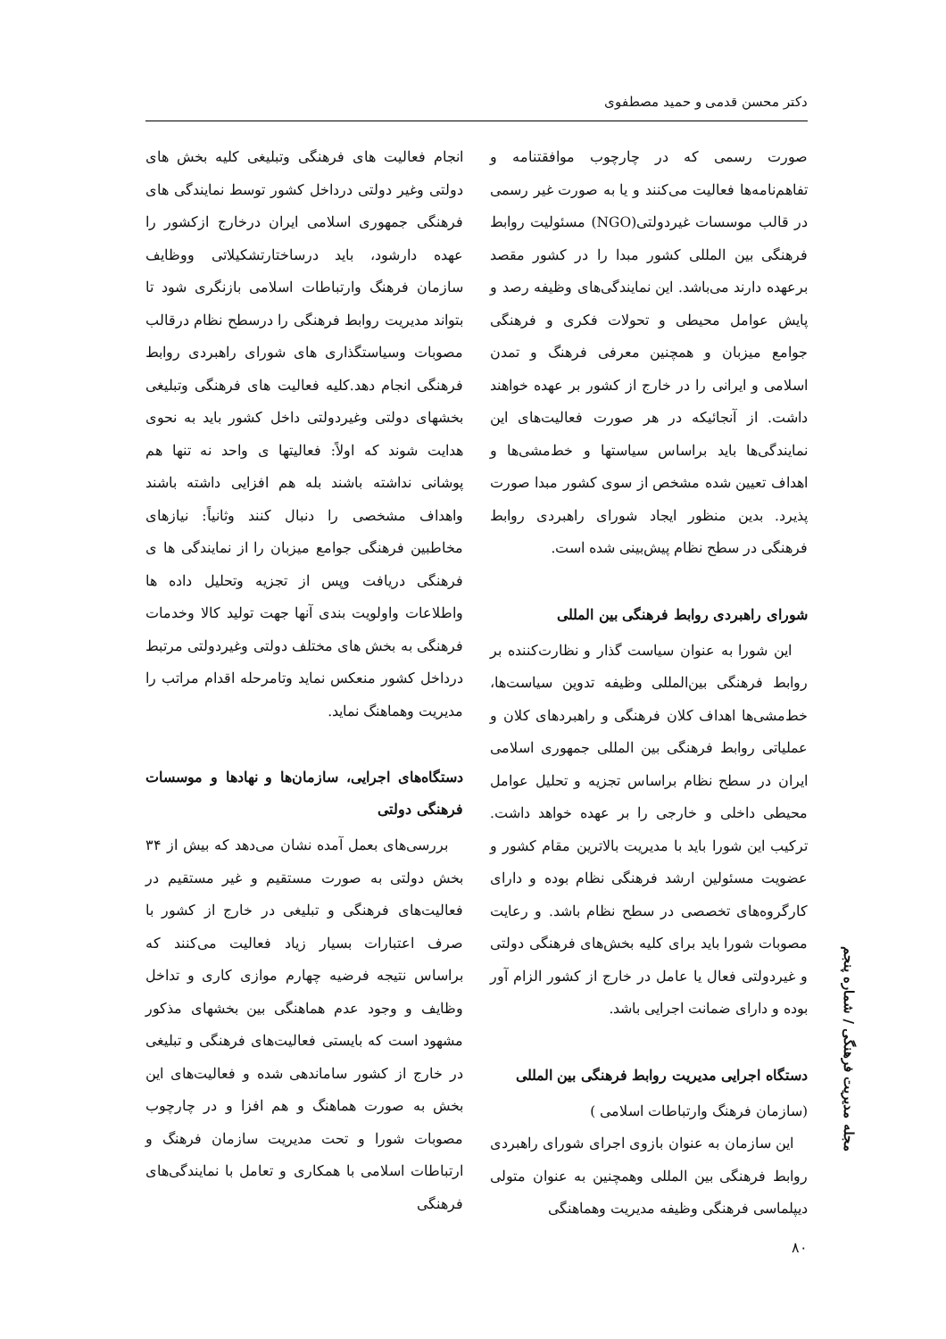دکتر محسن قدمی و حمید مصطفوی
صورت رسمی که در چارچوب موافقتنامه و تفاهم‌نامه‌ها فعالیت می‌کنند و یا به صورت غیر رسمی در قالب موسسات غیردولتی(NGO) مسئولیت روابط فرهنگی بین المللی کشور مبدا را در کشور مقصد برعهده دارند می‌باشد. این نمایندگی‌های وظیفه رصد و پایش عوامل محیطی و تحولات فکری و فرهنگی جوامع میزبان و همچنین معرفی فرهنگ و تمدن اسلامی و ایرانی را در خارج از کشور بر عهده خواهند داشت. از آنجائیکه در هر صورت فعالیت‌های این نمایندگی‌ها باید براساس سیاستها و خط‌مشی‌ها و اهداف تعیین شده مشخص از سوی کشور مبدا صورت پذیرد. بدین منظور ایجاد شورای راهبردی روابط فرهنگی در سطح نظام پیش‌بینی شده است.
شورای راهبردی روابط فرهنگی بین المللی
این شورا به عنوان سیاست گذار و نظارت‌کننده بر روابط فرهنگی بین‌المللی وظیفه تدوین سیاست‌ها، خط‌مشی‌ها اهداف کلان فرهنگی و راهبردهای کلان و عملیاتی روابط فرهنگی بین المللی جمهوری اسلامی ایران در سطح نظام براساس تجزیه و تحلیل عوامل محیطی داخلی و خارجی را بر عهده خواهد داشت. ترکیب این شورا باید با مدیریت بالاترین مقام کشور و عضویت مسئولین ارشد فرهنگی نظام بوده و دارای کارگروه‌های تخصصی در سطح نظام باشد. و رعایت مصوبات شورا باید برای کلیه بخش‌های فرهنگی دولتی و غیردولتی فعال یا عامل در خارج از کشور الزام آور بوده و دارای ضمانت اجرایی باشد.
دستگاه اجرایی مدیریت روابط فرهنگی بین المللی
(سازمان فرهنگ وارتباطات اسلامی )
این سازمان به عنوان بازوی اجرای شورای راهبردی روابط فرهنگی بین المللی وهمچنین به عنوان متولی دیپلماسی فرهنگی وظیفه مدیریت وهماهنگی
انجام فعالیت های فرهنگی وتبلیغی کلیه بخش های دولتی وغیر دولتی درداخل کشور توسط نمایندگی های فرهنگی جمهوری اسلامی ایران درخارج ازکشور را عهده دارشود، باید درساختارتشکیلاتی ووظایف سازمان فرهنگ وارتباطات اسلامی بازنگری شود تا بتواند مدیریت روابط فرهنگی را درسطح نظام درقالب مصوبات وسیاستگذاری های شورای راهبردی روابط فرهنگی انجام دهد.کلیه فعالیت های فرهنگی وتبلیغی بخشهای دولتی وغیردولتی داخل کشور باید به نحوی هدایت شوند که اولاً: فعالیتها ی واحد نه تنها هم پوشانی نداشته باشند بله هم افزایی داشته باشند واهداف مشخصی را دنبال کنند وثانیاً: نیازهای مخاطبین فرهنگی جوامع میزبان را از نمایندگی ها ی فرهنگی دریافت وپس از تجزیه وتحلیل داده ها واطلاعات واولویت بندی آنها جهت تولید کالا وخدمات فرهنگی به بخش های مختلف دولتی وغیردولتی مرتبط درداخل کشور منعکس نماید وتامرحله اقدام مراتب را مدیریت وهماهنگ نماید.
دستگاه‌های اجرایی، سازمان‌ها و نهادها و موسسات فرهنگی دولتی
بررسی‌های بعمل آمده نشان می‌دهد که بیش از ۳۴ بخش دولتی به صورت مستقیم و غیر مستقیم در فعالیت‌های فرهنگی و تبلیغی در خارج از کشور با صرف اعتبارات بسیار زیاد فعالیت می‌کنند که براساس نتیجه فرضیه چهارم موازی کاری و تداخل وظایف و وجود عدم هماهنگی بین بخشهای مذکور مشهود است که بایستی فعالیت‌های فرهنگی و تبلیغی در خارج از کشور ساماندهی شده و فعالیت‌های این بخش به صورت هماهنگ و هم افزا و در چارچوب مصوبات شورا و تحت مدیریت سازمان فرهنگ و ارتباطات اسلامی با همکاری و تعامل با نمایندگی‌های فرهنگی
مجله مدیریت فرهنگی / شماره پنجم
۸۰